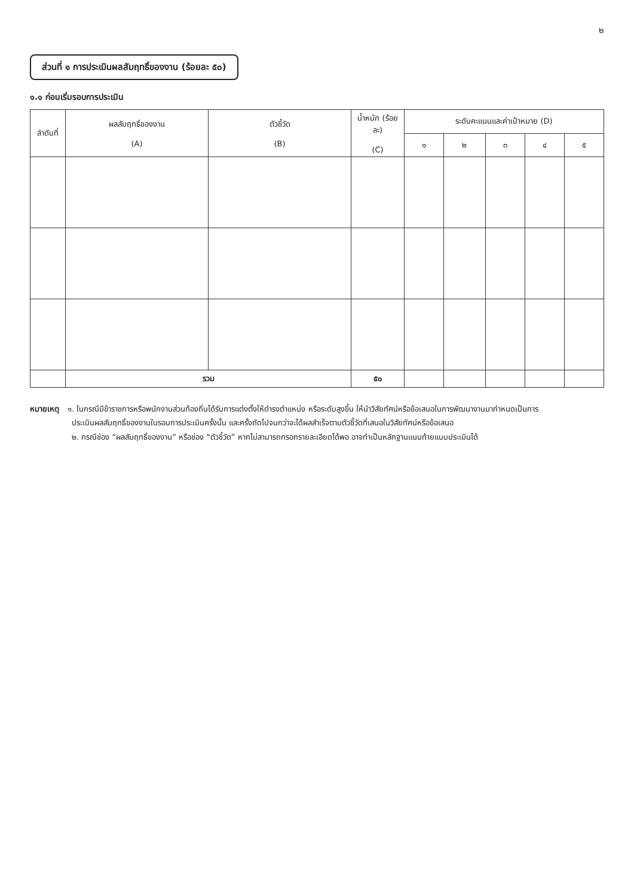๒
ส่วนที่ ๑ การประเมินผลสัมฤทธิ์ของงาน (ร้อยละ ๕๐)
๑.๑ ก่อนเริ่มรอบการประเมิน
| ลำดับที่ | ผลสัมฤทธิ์ของงาน (A) | ตัวชี้วัด (B) | น้ำหนัก (ร้อยละ) (C) | ระดับคะแนนและค่าเป้าหมาย (D) | | | | |
| --- | --- | --- | --- | --- | --- | --- | --- | --- |
| | | | | ๑ | ๒ | ๓ | ๔ | ๕ |
| | รวม | | ๕๐ | | | | | |
หมายเหตุ ๑. ในกรณีมีข้าราชการหรือพนักงานส่วนท้องถิ่นได้รับการแต่งตั้งให้ดำรงตำแหน่ง หรือระดับสูงขึ้น ให้นำวิสัยทัศน์หรือข้อเสนอในการพัฒนางานมากำหนดเป็นการ
ประเมินผลสัมฤทธิ์ของงานในรอบการประเมินครั้งนั้น และครั้งถัดไปจนกว่าจะได้ผลสำเร็จตามตัวชี้วัดที่เสนอในวิสัยทัศน์หรือข้อเสนอ
๒. กรณีช่อง “ผลสัมฤทธิ์ของงาน” หรือช่อง “ตัวชี้วัด” หากไม่สามารถกรอกรายละเอียดได้พอ อาจทำเป็นหลักฐานแนบท้ายแบบประเมินได้